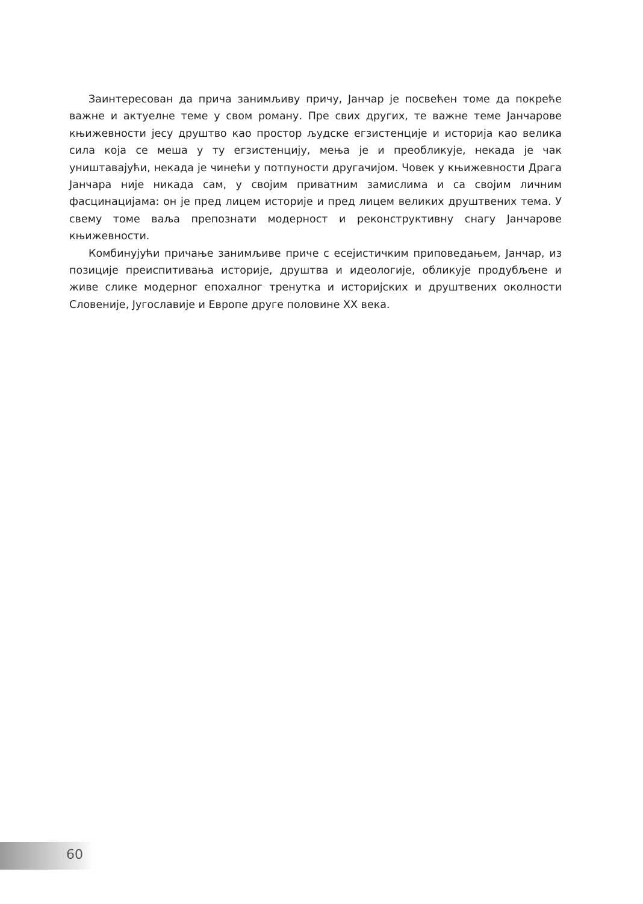Заинтересован да прича занимљиву причу, Јанчар је посвећен томе да покреће важне и актуелне теме у свом роману. Пре свих других, те важне теме Јанчарове књижевности јесу друштво као простор људске егзистенције и историја као велика сила која се меша у ту егзистенцију, мења је и преобликује, некада је чак уништавајући, некада је чинећи у потпуности другачијом. Човек у књижевности Драга Јанчара није никада сам, у својим приватним замислима и са својим личним фасцинацијама: он је пред лицем историје и пред лицем великих друштвених тема. У свему томе ваља препознати модерност и реконструктивну снагу Јанчарове књижевности.
Комбинујући причање занимљиве приче с есејистичким приповедањем, Јанчар, из позиције преиспитивања историје, друштва и идеологије, обликује продубљене и живе слике модерног епохалног тренутка и историјских и друштвених околности Словеније, Југославије и Европе друге половине XX века.
60